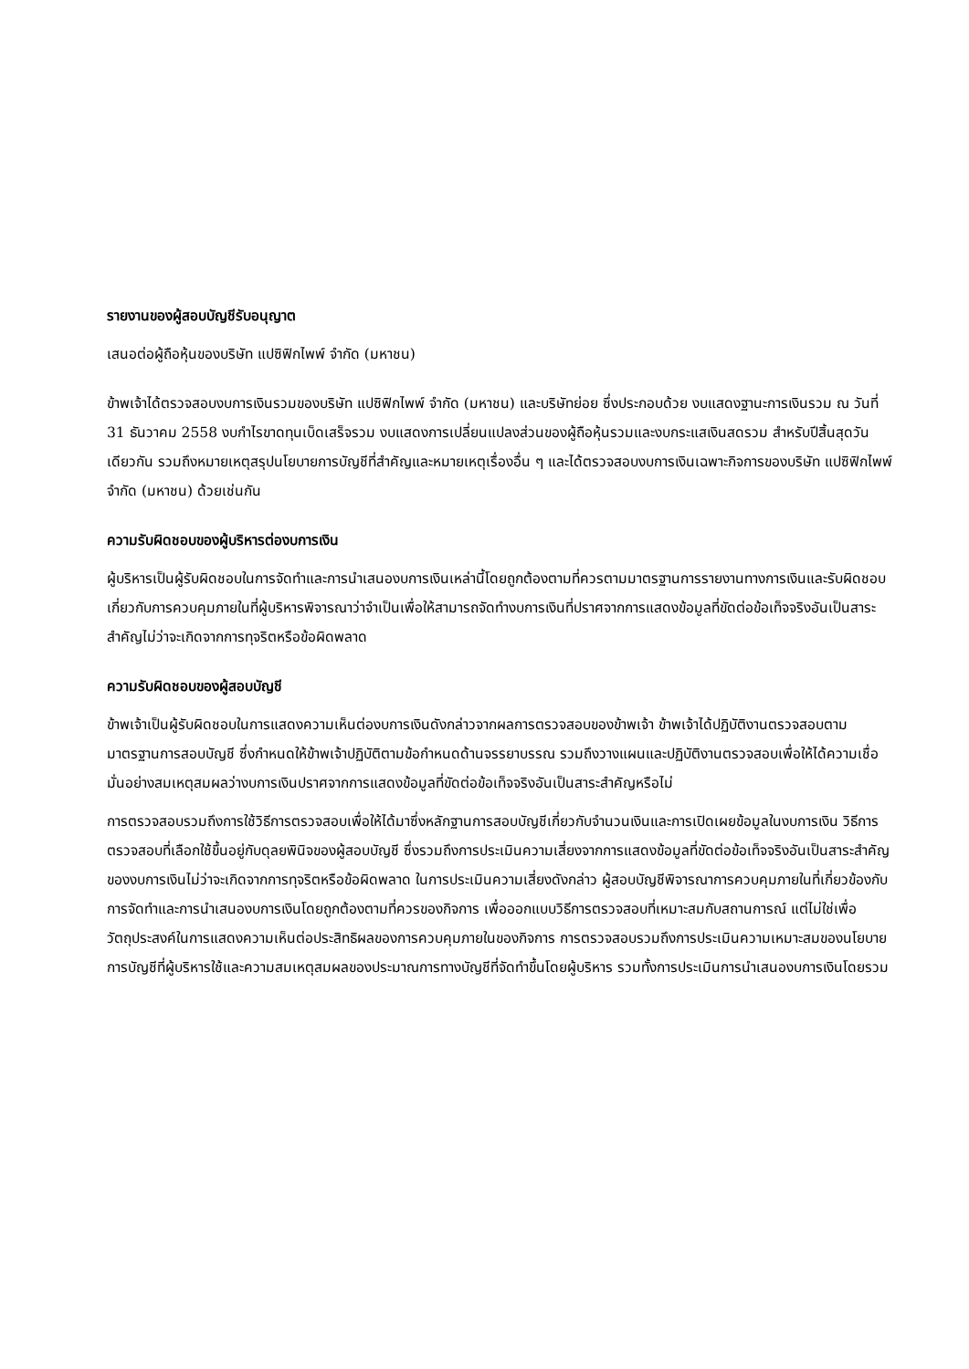รายงานของผู้สอบบัญชีรับอนุญาต
เสนอต่อผู้ถือหุ้นของบริษัท แปซิฟิกไพพ์ จำกัด (มหาชน)
ข้าพเจ้าได้ตรวจสอบงบการเงินรวมของบริษัท แปซิฟิกไพพ์ จำกัด (มหาชน) และบริษัทย่อย ซึ่งประกอบด้วย งบแสดงฐานะการเงินรวม ณ วันที่ 31 ธันวาคม 2558 งบกำไรขาดทุนเบ็ดเสร็จรวม งบแสดงการเปลี่ยนแปลงส่วนของผู้ถือหุ้นรวมและงบกระแสเงินสดรวม สำหรับปีสิ้นสุดวันเดียวกัน รวมถึงหมายเหตุสรุปนโยบายการบัญชีที่สำคัญและหมายเหตุเรื่องอื่น ๆ และได้ตรวจสอบงบการเงินเฉพาะกิจการของบริษัท แปซิฟิกไพพ์ จำกัด (มหาชน) ด้วยเช่นกัน
ความรับผิดชอบของผู้บริหารต่องบการเงิน
ผู้บริหารเป็นผู้รับผิดชอบในการจัดทำและการนำเสนองบการเงินเหล่านี้โดยถูกต้องตามที่ควรตามมาตรฐานการรายงานทางการเงินและรับผิดชอบเกี่ยวกับการควบคุมภายในที่ผู้บริหารพิจารณาว่าจำเป็นเพื่อให้สามารถจัดทำงบการเงินที่ปราศจากการแสดงข้อมูลที่ขัดต่อข้อเท็จจริงอันเป็นสาระสำคัญไม่ว่าจะเกิดจากการทุจริตหรือข้อผิดพลาด
ความรับผิดชอบของผู้สอบบัญชี
ข้าพเจ้าเป็นผู้รับผิดชอบในการแสดงความเห็นต่องบการเงินดังกล่าวจากผลการตรวจสอบของข้าพเจ้า ข้าพเจ้าได้ปฏิบัติงานตรวจสอบตามมาตรฐานการสอบบัญชี ซึ่งกำหนดให้ข้าพเจ้าปฏิบัติตามข้อกำหนดด้านจรรยาบรรณ รวมถึงวางแผนและปฏิบัติงานตรวจสอบเพื่อให้ได้ความเชื่อมั่นอย่างสมเหตุสมผลว่างบการเงินปราศจากการแสดงข้อมูลที่ขัดต่อข้อเท็จจริงอันเป็นสาระสำคัญหรือไม่
การตรวจสอบรวมถึงการใช้วิธีการตรวจสอบเพื่อให้ได้มาซึ่งหลักฐานการสอบบัญชีเกี่ยวกับจำนวนเงินและการเปิดเผยข้อมูลในงบการเงิน วิธีการตรวจสอบที่เลือกใช้ขึ้นอยู่กับดุลยพินิจของผู้สอบบัญชี ซึ่งรวมถึงการประเมินความเสี่ยงจากการแสดงข้อมูลที่ขัดต่อข้อเท็จจริงอันเป็นสาระสำคัญของงบการเงินไม่ว่าจะเกิดจากการทุจริตหรือข้อผิดพลาด ในการประเมินความเสี่ยงดังกล่าว ผู้สอบบัญชีพิจารณาการควบคุมภายในที่เกี่ยวข้องกับการจัดทำและการนำเสนองบการเงินโดยถูกต้องตามที่ควรของกิจการ เพื่อออกแบบวิธีการตรวจสอบที่เหมาะสมกับสถานการณ์ แต่ไม่ใช่เพื่อวัตถุประสงค์ในการแสดงความเห็นต่อประสิทธิผลของการควบคุมภายในของกิจการ การตรวจสอบรวมถึงการประเมินความเหมาะสมของนโยบายการบัญชีที่ผู้บริหารใช้และความสมเหตุสมผลของประมาณการทางบัญชีที่จัดทำขึ้นโดยผู้บริหาร รวมทั้งการประเมินการนำเสนองบการเงินโดยรวม